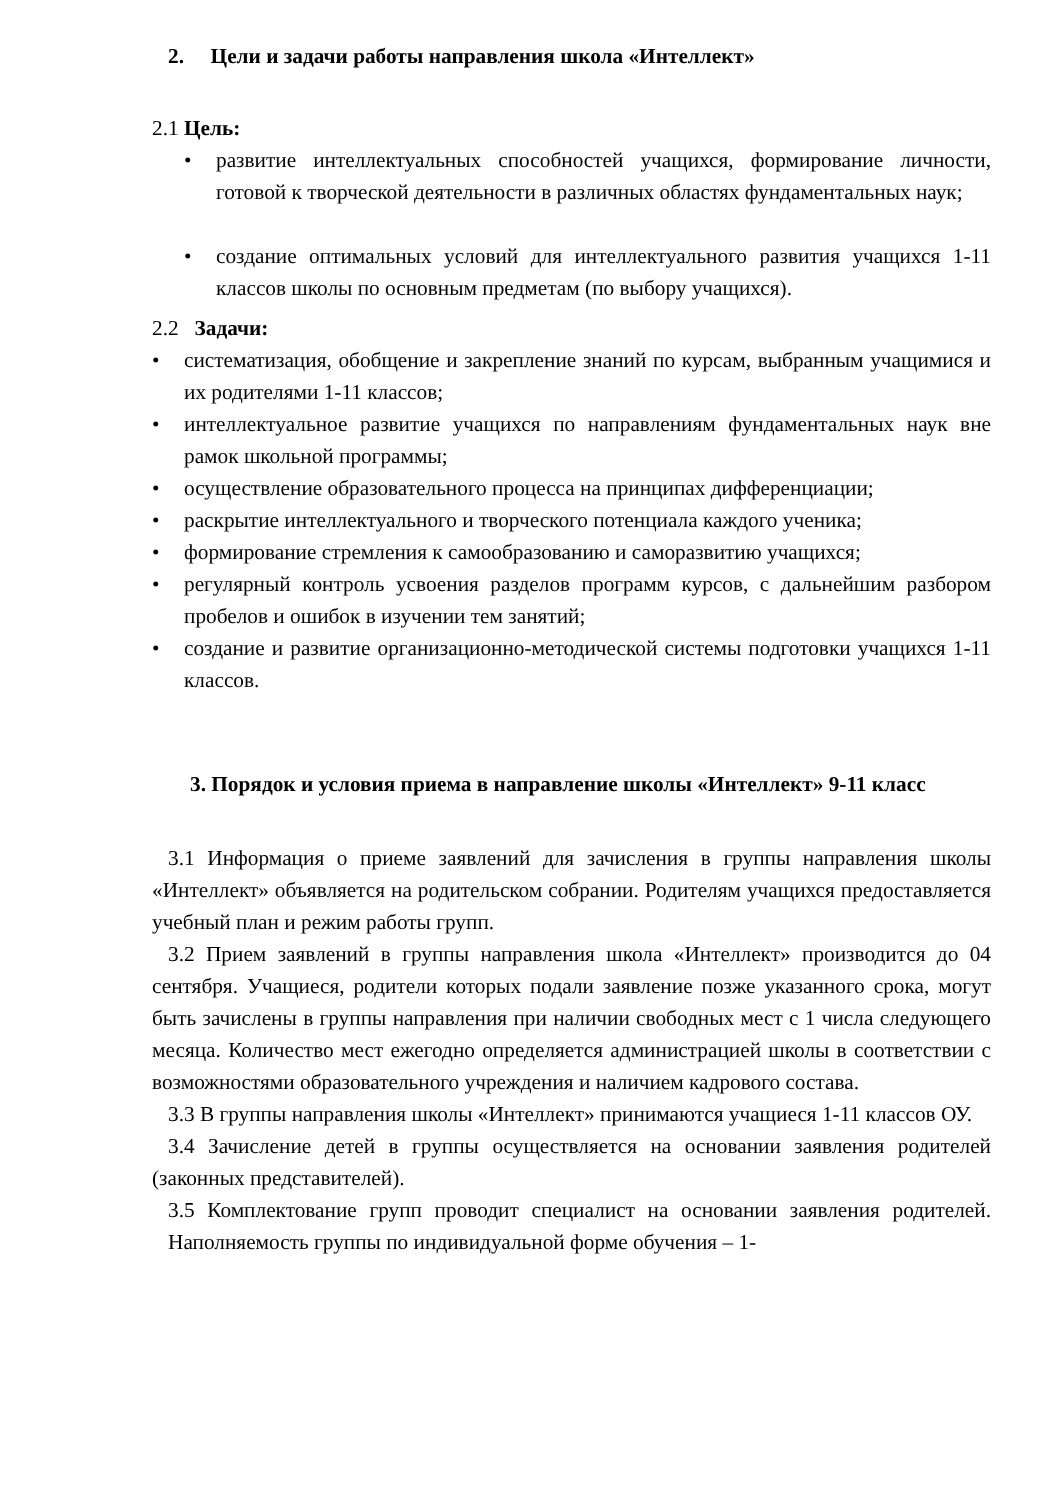2. Цели и задачи работы направления школа «Интеллект»
2.1 Цель:
• развитие интеллектуальных способностей учащихся, формирование личности, готовой к творческой деятельности в различных областях фундаментальных наук;
• создание оптимальных условий для интеллектуального развития учащихся 1-11 классов школы по основным предметам (по выбору учащихся).
2.2 Задачи:
• систематизация, обобщение и закрепление знаний по курсам, выбранным учащимися и их родителями 1-11 классов;
• интеллектуальное развитие учащихся по направлениям фундаментальных наук вне рамок школьной программы;
• осуществление образовательного процесса на принципах дифференциации;
• раскрытие интеллектуального и творческого потенциала каждого ученика;
• формирование стремления к самообразованию и саморазвитию учащихся;
• регулярный контроль усвоения разделов программ курсов, с дальнейшим разбором пробелов и ошибок в изучении тем занятий;
• создание и развитие организационно-методической системы подготовки учащихся 1-11 классов.
3. Порядок и условия приема в направление школы «Интеллект» 9-11 класс
3.1 Информация о приеме заявлений для зачисления в группы направления школы «Интеллект» объявляется на родительском собрании. Родителям учащихся предоставляется учебный план и режим работы групп.
3.2 Прием заявлений в группы направления школа «Интеллект» производится до 04 сентября. Учащиеся, родители которых подали заявление позже указанного срока, могут быть зачислены в группы направления при наличии свободных мест с 1 числа следующего месяца. Количество мест ежегодно определяется администрацией школы в соответствии с возможностями образовательного учреждения и наличием кадрового состава.
3.3 В группы направления школы «Интеллект» принимаются учащиеся 1-11 классов ОУ.
3.4 Зачисление детей в группы осуществляется на основании заявления родителей (законных представителей).
3.5 Комплектование групп проводит специалист на основании заявления родителей. Наполняемость группы по индивидуальной форме обучения – 1-